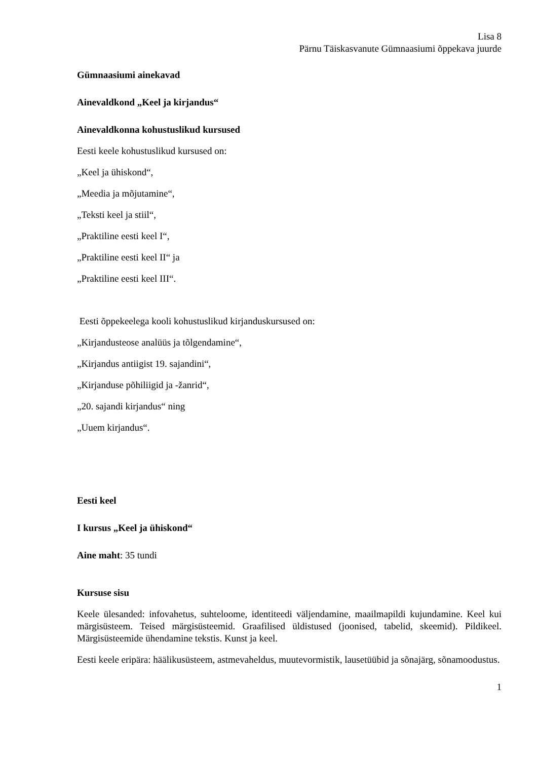Lisa 8
Pärnu Täiskasvanute Gümnaasiumi õppekava juurde
Gümnaasiumi ainekavad
Ainevaldkond „Keel ja kirjandus“
Ainevaldkonna kohustuslikud kursused
Eesti keele kohustuslikud kursused on:
„Keel ja ühiskond“,
„Meedia ja mõjutamine“,
„Teksti keel ja stiil“,
„Praktiline eesti keel I“,
„Praktiline eesti keel II“ ja
„Praktiline eesti keel III“.
Eesti õppekeelega kooli kohustuslikud kirjanduskursused on:
„Kirjandusteose analüüs ja tõlgendamine“,
„Kirjandus antiigist 19. sajandini“,
„Kirjanduse põhiliigid ja -žanrid“,
„20. sajandi kirjandus“ ning
„Uuem kirjandus“.
Eesti keel
I kursus „Keel ja ühiskond“
Aine maht: 35 tundi
Kursuse sisu
Keele ülesanded: infovahetus, suhteloome, identiteedi väljendamine, maailmapildi kujundamine. Keel kui märgisüsteem. Teised märgisüsteemid. Graafilised üldistused (joonised, tabelid, skeemid). Pildikeel. Märgisüsteemide ühendamine tekstis. Kunst ja keel.
Eesti keele eripära: häälikusüsteem, astmevaheldus, muutevormistik, lausetüübid ja sõnajärg, sõnamoodustus.
1